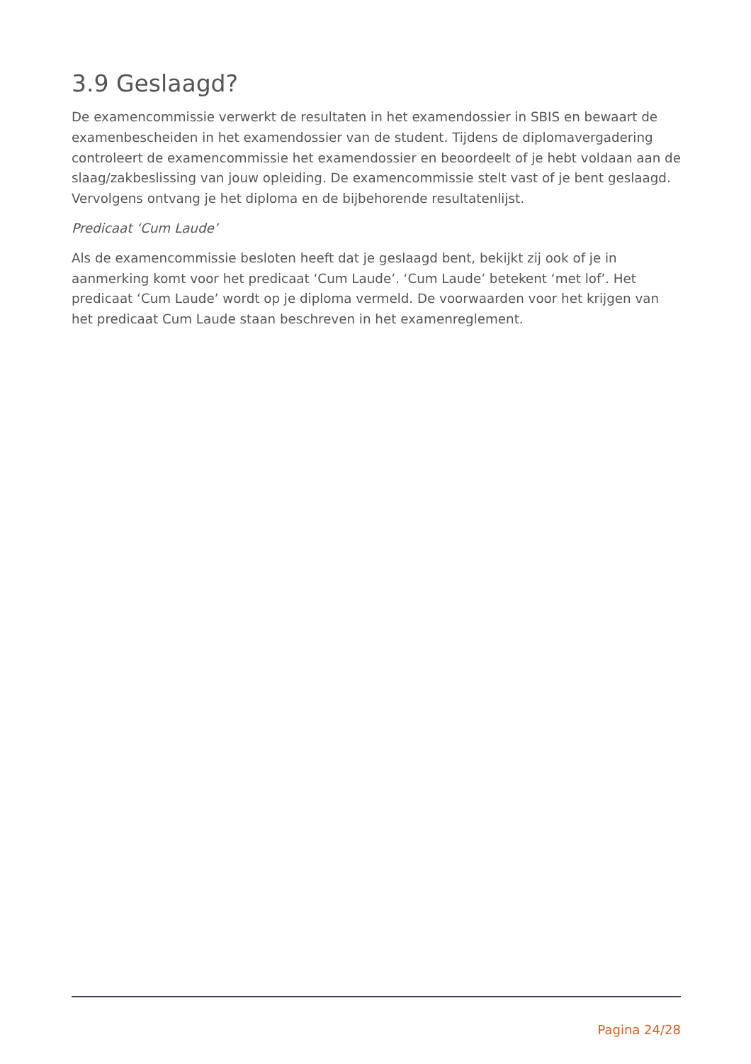3.9 Geslaagd?
De examencommissie verwerkt de resultaten in het examendossier in SBIS en bewaart de examenbescheiden in het examendossier van de student. Tijdens de diplomavergadering controleert de examencommissie het examendossier en beoordeelt of je hebt voldaan aan de slaag/zakbeslissing van jouw opleiding. De examencommissie stelt vast of je bent geslaagd. Vervolgens ontvang je het diploma en de bijbehorende resultatenlijst.
Predicaat ‘Cum Laude’
Als de examencommissie besloten heeft dat je geslaagd bent, bekijkt zij ook of je in aanmerking komt voor het predicaat ‘Cum Laude’. ‘Cum Laude’ betekent ‘met lof’. Het predicaat ‘Cum Laude’ wordt op je diploma vermeld. De voorwaarden voor het krijgen van het predicaat Cum Laude staan beschreven in het examenreglement.
Pagina 24/28